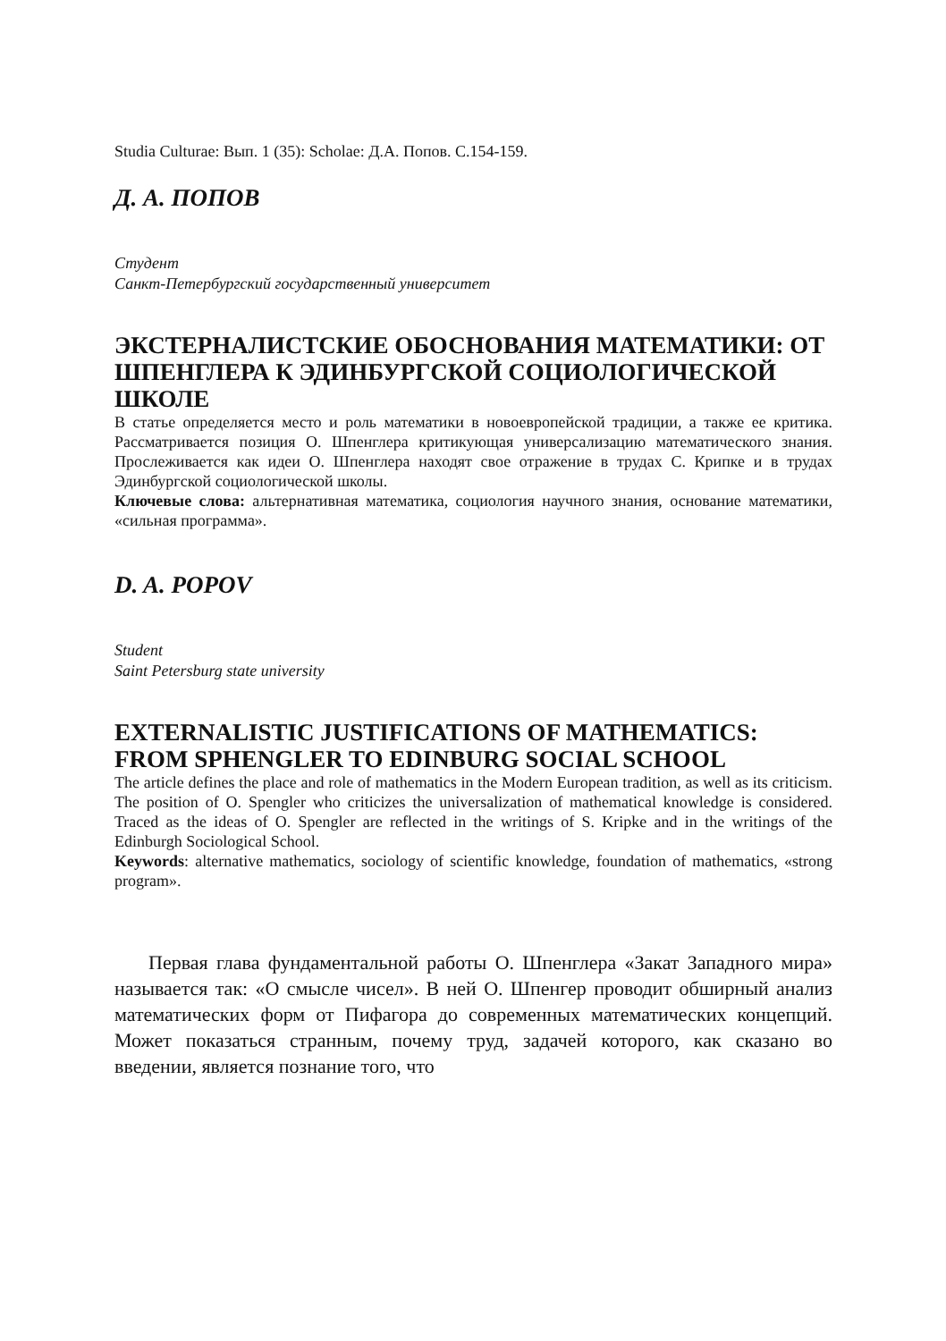Studia Culturae: Вып. 1 (35): Scholae: Д.А. Попов. С.154-159.
Д. А. ПОПОВ
Студент
Санкт-Петербургский государственный университет
ЭКСТЕРНАЛИСТСКИЕ ОБОСНОВАНИЯ МАТЕМАТИКИ: ОТ ШПЕНГЛЕРА К ЭДИНБУРГСКОЙ СОЦИОЛОГИЧЕСКОЙ ШКОЛЕ
В статье определяется место и роль математики в новоевропейской традиции, а также ее критика. Рассматривается позиция О. Шпенглера критикующая универсализацию математического знания. Прослеживается как идеи О. Шпенглера находят свое отражение в трудах С. Крипке и в трудах Эдинбургской социологической школы.
Ключевые слова: альтернативная математика, социология научного знания, основание математики, «сильная программа».
D. A. POPOV
Student
Saint Petersburg state university
EXTERNALISTIC JUSTIFICATIONS OF MATHEMATICS: FROM SPHENGLER TO EDINBURG SOCIAL SCHOOL
The article defines the place and role of mathematics in the Modern European tradition, as well as its criticism. The position of O. Spengler who criticizes the universalization of mathematical knowledge is considered. Traced as the ideas of O. Spengler are reflected in the writings of S. Kripke and in the writings of the Edinburgh Sociological School.
Keywords: alternative mathematics, sociology of scientific knowledge, foundation of mathematics, «strong program».
Первая глава фундаментальной работы О. Шпенглера «Закат Западного мира» называется так: «О смысле чисел». В ней О. Шпенгер проводит обширный анализ математических форм от Пифагора до современных математических концепций. Может показаться странным, почему труд, задачей которого, как сказано во введении, является познание того, что